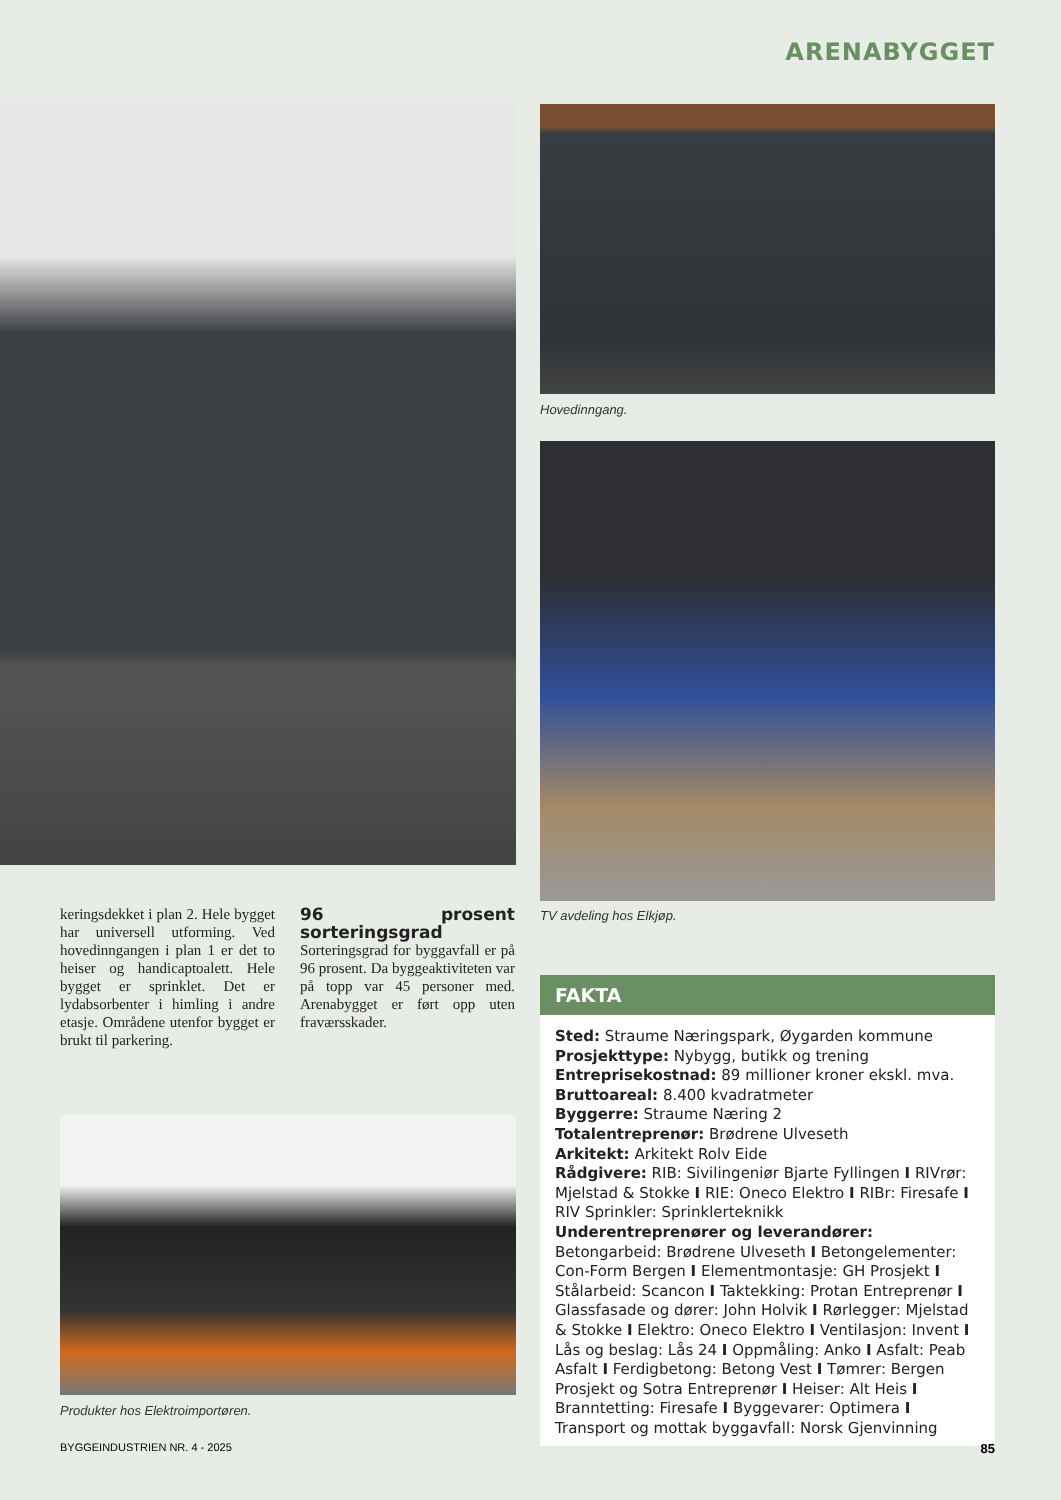ARENABYGGET
Hovedinngang.
TV avdeling hos Elkjøp.
keringsdekket i plan 2. Hele bygget har universell utforming. Ved hovedinngangen i plan 1 er det to heiser og handicaptoalett. Hele bygget er sprinklet. Det er lydabsorbenter i himling i andre etasje. Områdene utenfor bygget er brukt til parkering.
96 prosent sorteringsgrad
Sorteringsgrad for byggavfall er på 96 prosent. Da byggeaktiviteten var på topp var 45 personer med. Arenabygget er ført opp uten fraværsskader.
FAKTA
Sted: Straume Næringspark, Øygarden kommune
Prosjekttype: Nybygg, butikk og trening
Entreprisekostnad: 89 millioner kroner ekskl. mva.
Bruttoareal: 8.400 kvadratmeter
Byggerre: Straume Næring 2
Totalentreprenør: Brødrene Ulveseth
Arkitekt: Arkitekt Rolv Eide
Rådgivere: RIB: Sivilingeniør Bjarte Fyllingen I RIVrør: Mjelstad & Stokke I RIE: Oneco Elektro I RIBr: Firesafe I RIV Sprinkler: Sprinklerteknikk
Underentreprenører og leverandører: Betongarbeid: Brødrene Ulveseth I Betongelementer: Con-Form Bergen I Elementmontasje: GH Prosjekt I Stålarbeid: Scancon I Taktekking: Protan Entreprenør I Glassfasade og dører: John Holvik I Rørlegger: Mjelstad & Stokke I Elektro: Oneco Elektro I Ventilasjon: Invent I Lås og beslag: Lås 24 I Oppmåling: Anko I Asfalt: Peab Asfalt I Ferdigbetong: Betong Vest I Tømrer: Bergen Prosjekt og Sotra Entreprenør I Heiser: Alt Heis I Branntetting: Firesafe I Byggevarer: Optimera I Transport og mottak byggavfall: Norsk Gjenvinning
Produkter hos Elektroimportøren.
BYGGEINDUSTRIEN NR. 4 - 2025 85